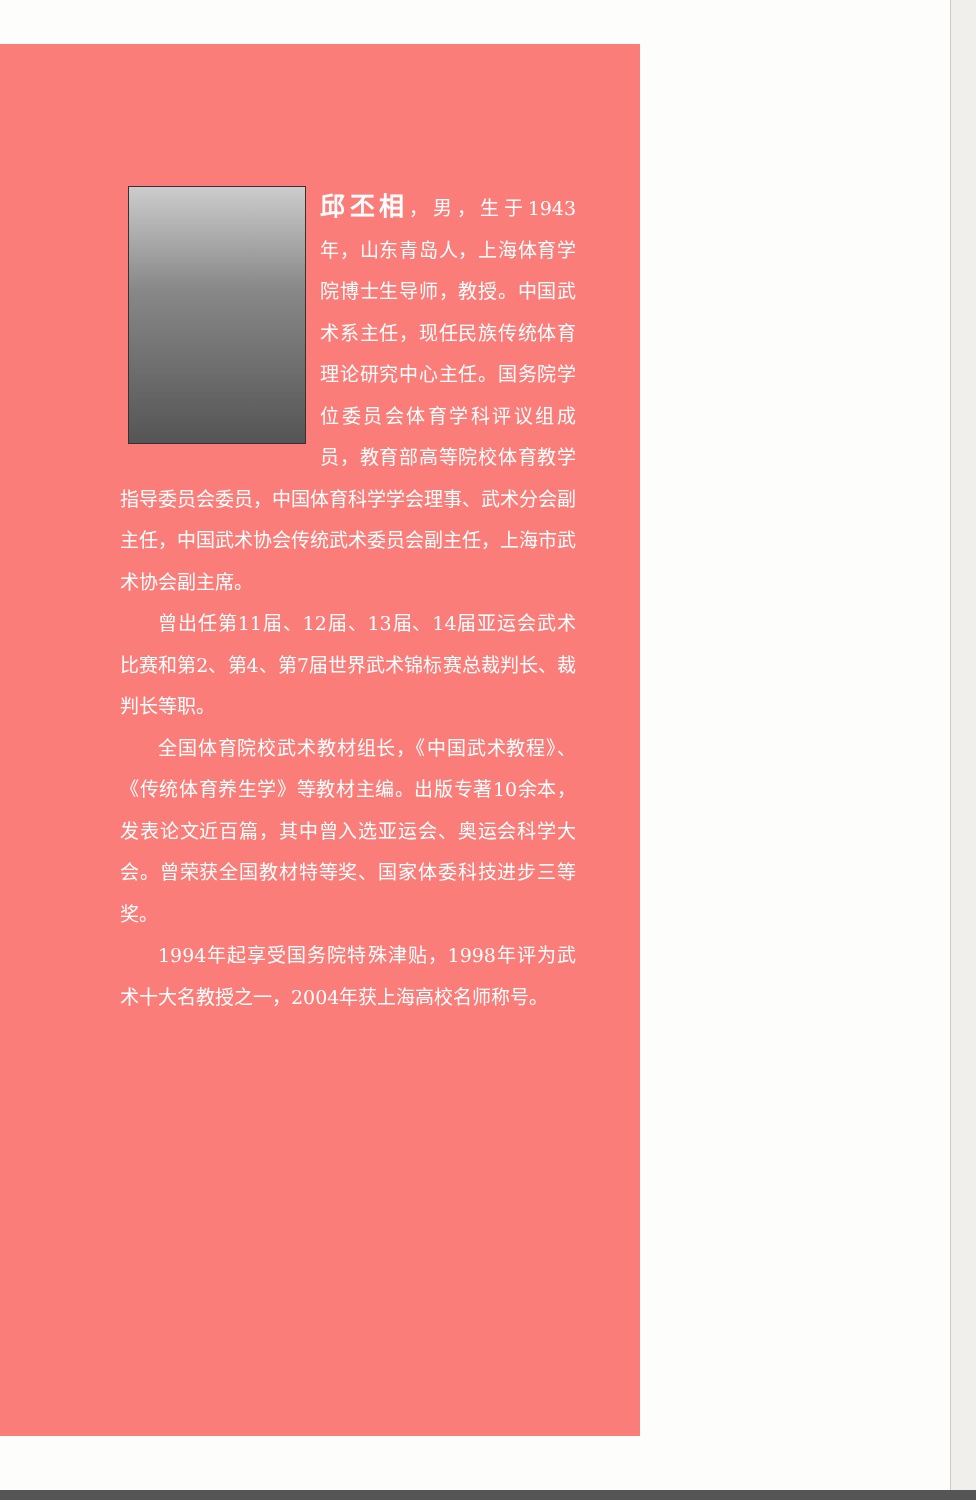邱丕相，男，生于1943年，山东青岛人，上海体育学院博士生导师，教授。中国武术系主任，现任民族传统体育理论研究中心主任。国务院学位委员会体育学科评议组成员，教育部高等院校体育教学指导委员会委员，中国体育科学学会理事、武术分会副主任，中国武术协会传统武术委员会副主任，上海市武术协会副主席。
曾出任第11届、12届、13届、14届亚运会武术比赛和第2、第4、第7届世界武术锦标赛总裁判长、裁判长等职。
全国体育院校武术教材组长，《中国武术教程》、《传统体育养生学》等教材主编。出版专著10余本，发表论文近百篇，其中曾入选亚运会、奥运会科学大会。曾荣获全国教材特等奖、国家体委科技进步三等奖。
1994年起享受国务院特殊津贴，1998年评为武术十大名教授之一，2004年获上海高校名师称号。